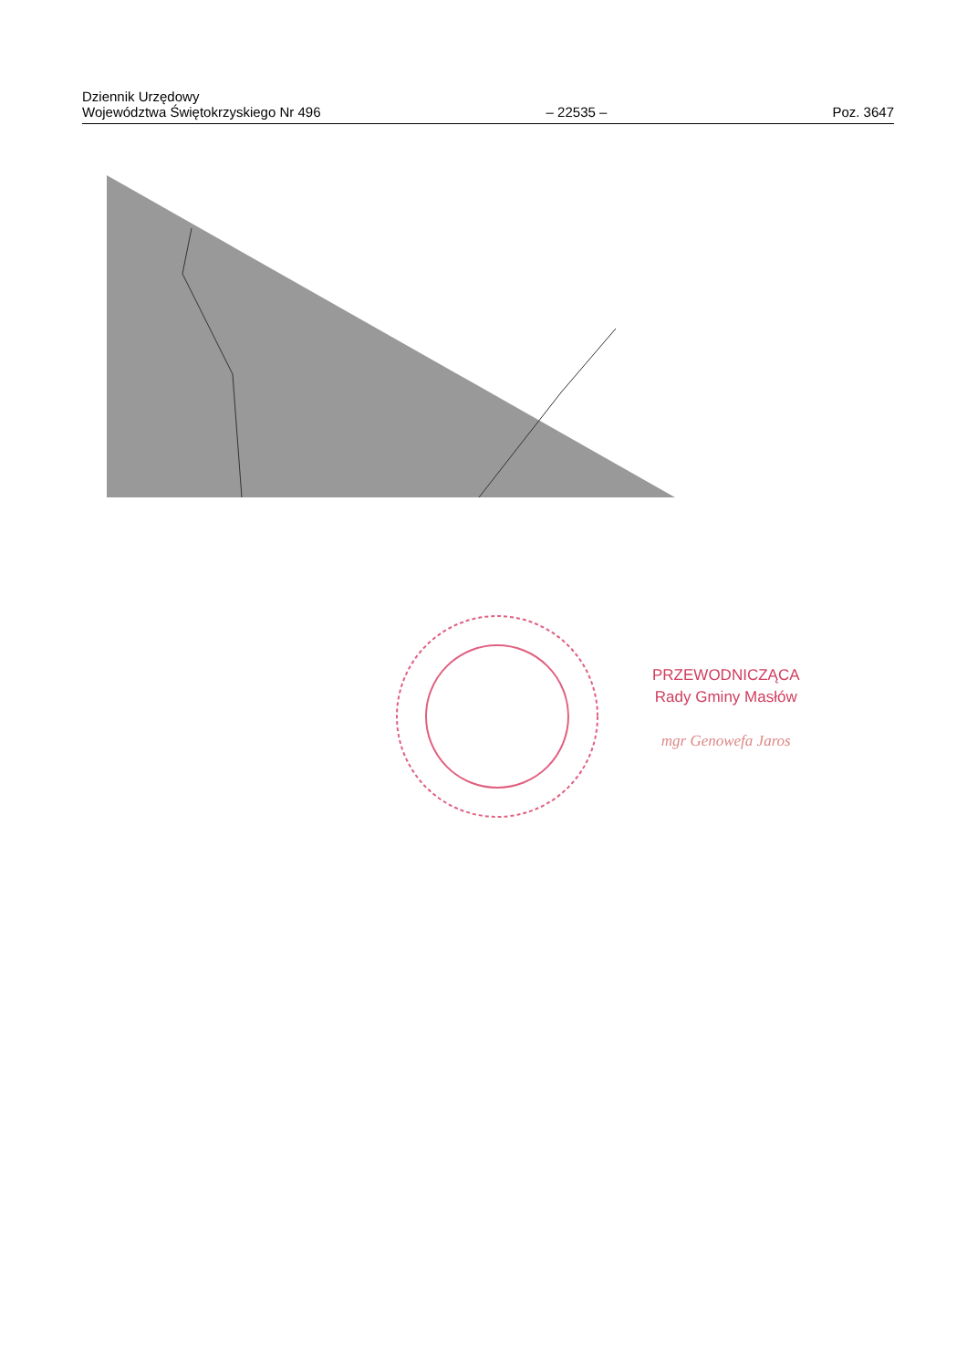Dziennik Urzędowy
Województwa Świętokrzyskiego Nr 496
– 22535 –
Poz. 3647
PRZEWODNICZĄCA
Rady Gminy Masłów
mgr Genowefa Jaros